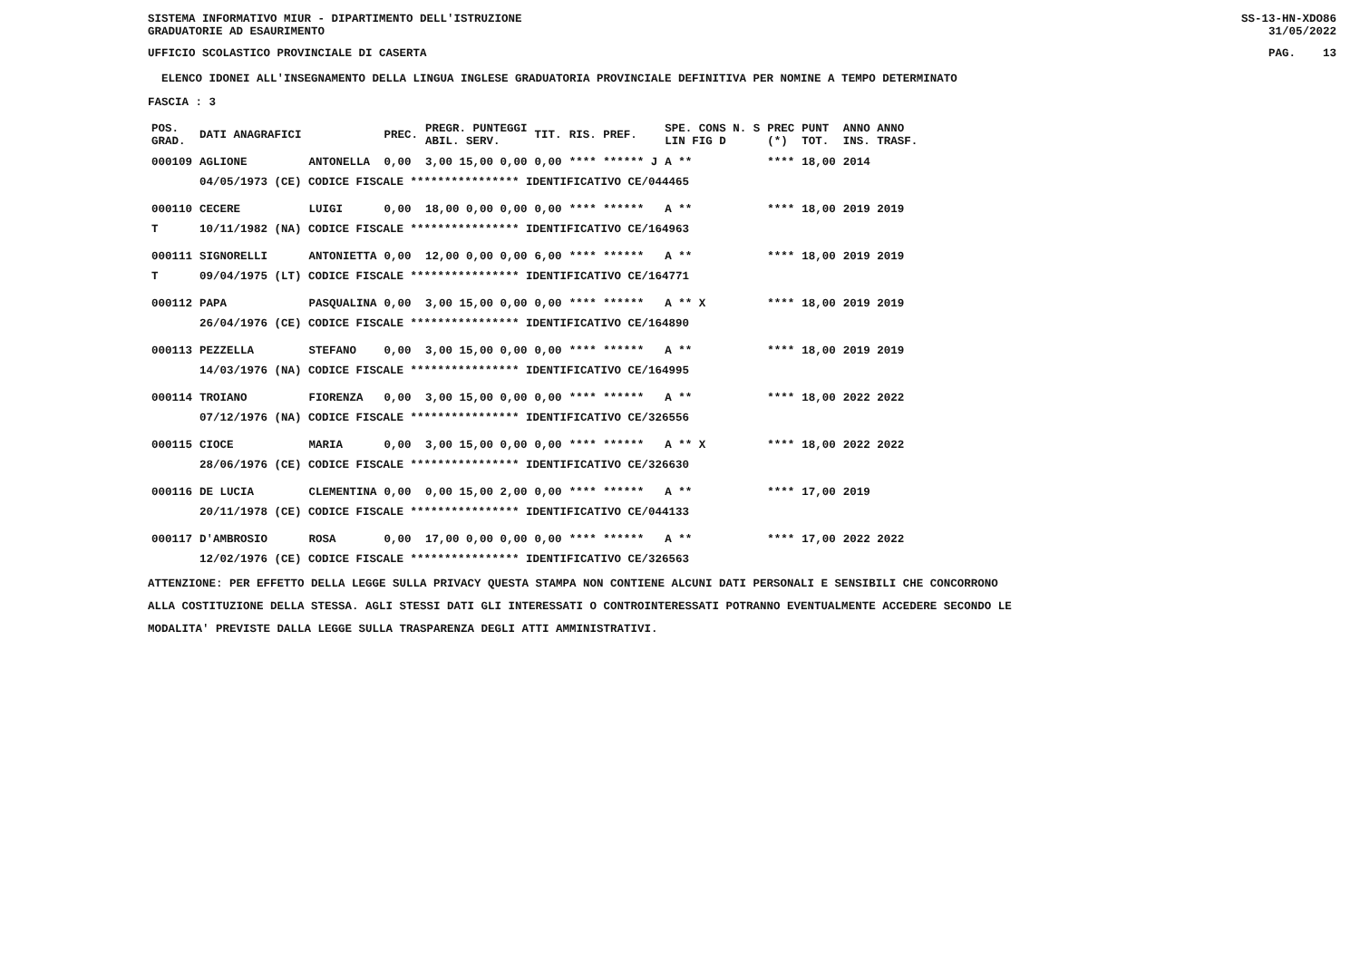SISTEMA INFORMATIVO MIUR - DIPARTIMENTO DELL'ISTRUZIONE
GRADUATORIE AD ESAURIMENTO SS-13-HN-XDO86
31/05/2022
UFFICIO SCOLASTICO PROVINCIALE DI CASERTA PAG. 13
ELENCO IDONEI ALL'INSEGNAMENTO DELLA LINGUA INGLESE GRADUATORIA PROVINCIALE DEFINITIVA PER NOMINE A TEMPO DETERMINATO
FASCIA : 3
| POS. GRAD. | DATI ANAGRAFICI | | PREC. | PREGR. PUNTEGGI ABIL. SERV. | TIT. | RIS. PREF. | SPE. CONS N. S LIN FIG D | PREC (*) | PUNT TOT. | ANNO ANNO INS. TRASF. |
| --- | --- | --- | --- | --- | --- | --- | --- | --- | --- | --- |
| 000109 | AGLIONE | ANTONELLA | 0,00 | 3,00 15,00 0,00 | 0,00 | **** ****** J | A ** | **** | 18,00 | 2014 |
| | 04/05/1973 (CE) CODICE FISCALE **************** IDENTIFICATIVO CE/044465 | | | | | | | | | |
| 000110 | CECERE | LUIGI | 0,00 | 18,00 0,00 0,00 | 0,00 | **** ****** | A ** | **** | 18,00 | 2019 2019 |
| T | 10/11/1982 (NA) CODICE FISCALE **************** IDENTIFICATIVO CE/164963 | | | | | | | | | |
| 000111 | SIGNORELLI | ANTONIETTA | 0,00 | 12,00 0,00 0,00 | 6,00 | **** ****** | A ** | **** | 18,00 | 2019 2019 |
| T | 09/04/1975 (LT) CODICE FISCALE **************** IDENTIFICATIVO CE/164771 | | | | | | | | | |
| 000112 | PAPA | PASQUALINA | 0,00 | 3,00 15,00 0,00 | 0,00 | **** ****** | A ** X | **** | 18,00 | 2019 2019 |
| | 26/04/1976 (CE) CODICE FISCALE **************** IDENTIFICATIVO CE/164890 | | | | | | | | | |
| 000113 | PEZZELLA | STEFANO | 0,00 | 3,00 15,00 0,00 | 0,00 | **** ****** | A ** | **** | 18,00 | 2019 2019 |
| | 14/03/1976 (NA) CODICE FISCALE **************** IDENTIFICATIVO CE/164995 | | | | | | | | | |
| 000114 | TROIANO | FIORENZA | 0,00 | 3,00 15,00 0,00 | 0,00 | **** ****** | A ** | **** | 18,00 | 2022 2022 |
| | 07/12/1976 (NA) CODICE FISCALE **************** IDENTIFICATIVO CE/326556 | | | | | | | | | |
| 000115 | CIOCE | MARIA | 0,00 | 3,00 15,00 0,00 | 0,00 | **** ****** | A ** X | **** | 18,00 | 2022 2022 |
| | 28/06/1976 (CE) CODICE FISCALE **************** IDENTIFICATIVO CE/326630 | | | | | | | | | |
| 000116 | DE LUCIA | CLEMENTINA | 0,00 | 0,00 15,00 2,00 | 0,00 | **** ****** | A ** | **** | 17,00 | 2019 |
| | 20/11/1978 (CE) CODICE FISCALE **************** IDENTIFICATIVO CE/044133 | | | | | | | | | |
| 000117 | D'AMBROSIO | ROSA | 0,00 | 17,00 0,00 0,00 | 0,00 | **** ****** | A ** | **** | 17,00 | 2022 2022 |
| | 12/02/1976 (CE) CODICE FISCALE **************** IDENTIFICATIVO CE/326563 | | | | | | | | | |
ATTENZIONE: PER EFFETTO DELLA LEGGE SULLA PRIVACY QUESTA STAMPA NON CONTIENE ALCUNI DATI PERSONALI E SENSIBILI CHE CONCORRONO
ALLA COSTITUZIONE DELLA STESSA. AGLI STESSI DATI GLI INTERESSATI O CONTROINTERESSATI POTRANNO EVENTUALMENTE ACCEDERE SECONDO LE
MODALITA' PREVISTE DALLA LEGGE SULLA TRASPARENZA DEGLI ATTI AMMINISTRATIVI.